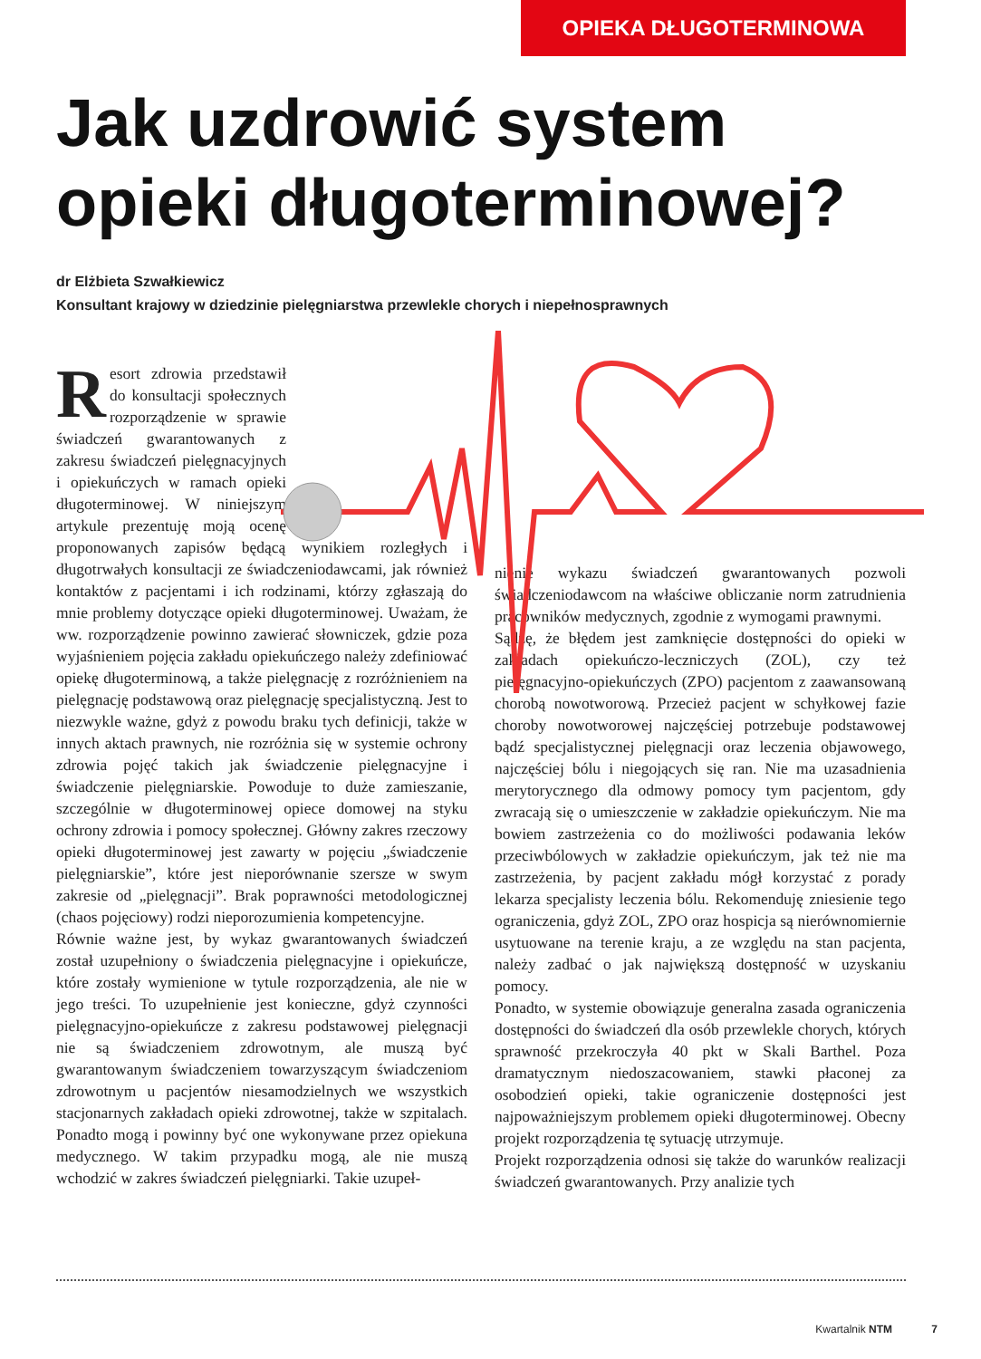OPIEKA DŁUGOTERMINOWA
Jak uzdrowić system opieki długoterminowej?
dr Elżbieta Szwałkiewicz
Konsultant krajowy w dziedzinie pielęgniarstwa przewlekle chorych i niepełnosprawnych
Resort zdrowia przedstawił do konsultacji społecznych rozporządzenie w sprawie świadczeń gwarantowanych z zakresu świadczeń pielęgnacyjnych i opiekuńczych w ramach opieki długoterminowej. W niniejszym artykule prezentuję moją ocenę proponowanych zapisów będącą wynikiem rozległych i długotrwałych konsultacji ze świadczeniodawcami, jak również kontaktów z pacjentami i ich rodzinami, którzy zgłaszają do mnie problemy dotyczące opieki długoterminowej. Uważam, że ww. rozporządzenie powinno zawierać słowniczek, gdzie poza wyjaśnieniem pojęcia zakładu opiekuńczego należy zdefiniować opiekę długoterminową, a także pielęgnację z rozróżnieniem na pielęgnację podstawową oraz pielęgnację specjalistyczną. Jest to niezwykle ważne, gdyż z powodu braku tych definicji, także w innych aktach prawnych, nie rozróżnia się w systemie ochrony zdrowia pojęć takich jak świadczenie pielęgnacyjne i świadczenie pielęgniarskie. Powoduje to duże zamieszanie, szczególnie w długoterminowej opiece domowej na styku ochrony zdrowia i pomocy społecznej. Główny zakres rzeczowy opieki długoterminowej jest zawarty w pojęciu „świadczenie pielęgniarskie”, które jest nieporównanie szersze w swym zakresie od „pielęgnacji”. Brak poprawności metodologicznej (chaos pojęciowy) rodzi nieporozumienia kompetencyjne.
Równie ważne jest, by wykaz gwarantowanych świadczeń został uzupełniony o świadczenia pielęgnacyjne i opiekuńcze, które zostały wymienione w tytule rozporządzenia, ale nie w jego treści. To uzupełnienie jest konieczne, gdyż czynności pielęgnacyjno-opiekuńcze z zakresu podstawowej pielęgnacji nie są świadczeniem zdrowotnym, ale muszą być gwarantowanym świadczeniem towarzyszącym świadczeniom zdrowotnym u pacjentów niesamodzielnych we wszystkich stacjonarnych zakładach opieki zdrowotnej, także w szpitalach. Ponadto mogą i powinny być one wykonywane przez opiekuna medycznego. W takim przypadku mogą, ale nie muszą wchodzić w zakres świadczeń pielęgniarki. Takie uzupeł-
nienie wykazu świadczeń gwarantowanych pozwoli świadczeniodawcom na właściwe obliczanie norm zatrudnienia pracowników medycznych, zgodnie z wymogami prawnymi.
Sądzę, że błędem jest zamknięcie dostępności do opieki w zakładach opiekuńczo-leczniczych (ZOL), czy też pielęgnacyjno-opiekuńczych (ZPO) pacjentom z zaawansowaną chorobą nowotworową. Przecież pacjent w schyłkowej fazie choroby nowotworowej najczęściej potrzebuje podstawowej bądź specjalistycznej pielęgnacji oraz leczenia objawowego, najczęściej bólu i niegojących się ran. Nie ma uzasadnienia merytorycznego dla odmowy pomocy tym pacjentom, gdy zwracają się o umieszczenie w zakładzie opiekuńczym. Nie ma bowiem zastrzeżenia co do możliwości podawania leków przeciwbólowych w zakładzie opiekuńczym, jak też nie ma zastrzeżenia, by pacjent zakładu mógł korzystać z porady lekarza specjalisty leczenia bólu. Rekomenduję zniesienie tego ograniczenia, gdyż ZOL, ZPO oraz hospicja są nierównomiernie usytuowane na terenie kraju, a ze względu na stan pacjenta, należy zadbać o jak największą dostępność w uzyskaniu pomocy.
Ponadto, w systemie obowiązuje generalna zasada ograniczenia dostępności do świadczeń dla osób przewlekle chorych, których sprawność przekroczyła 40 pkt w Skali Barthel. Poza dramatycznym niedoszacowaniem, stawki płaconej za osobodzień opieki, takie ograniczenie dostępności jest najpoważniejszym problemem opieki długoterminowej. Obecny projekt rozporządzenia tę sytuację utrzymuje.
Projekt rozporządzenia odnosi się także do warunków realizacji świadczeń gwarantowanych. Przy analizie tych
Kwartalnik NTM 7